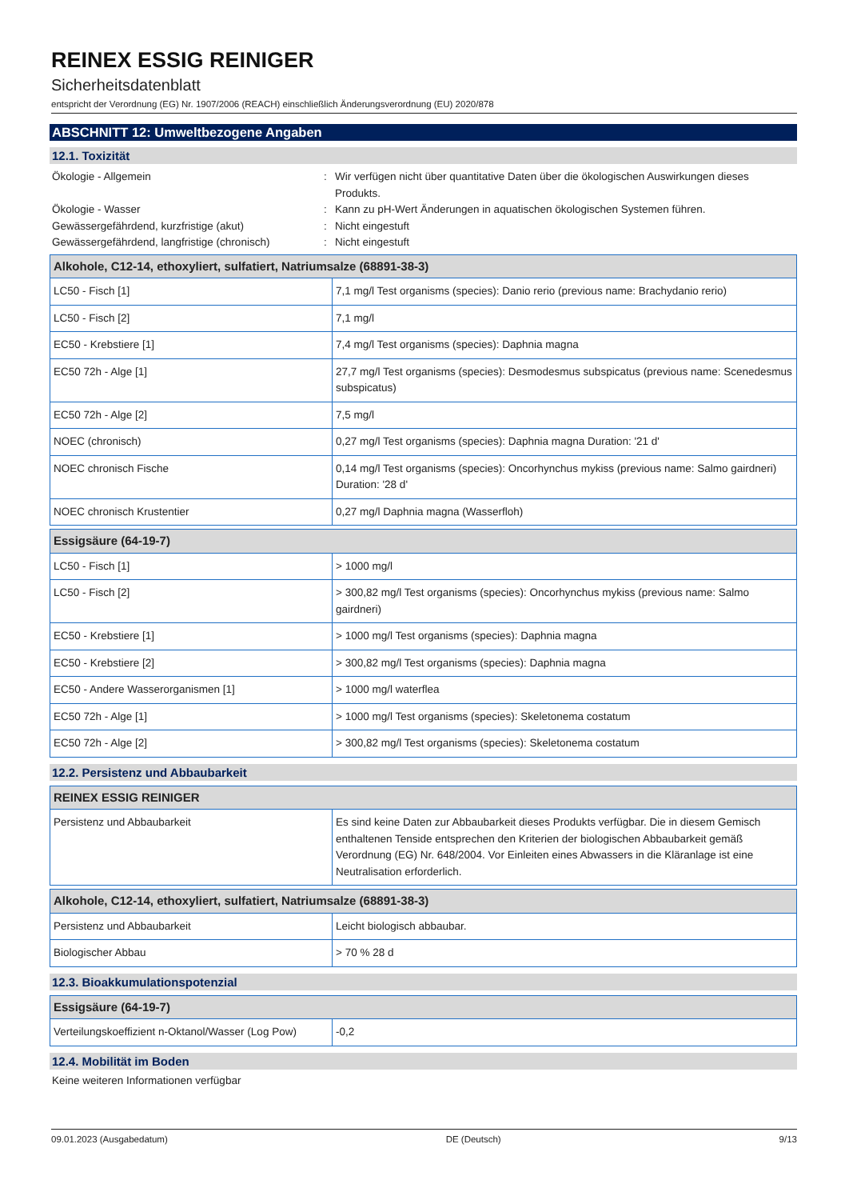REINEX ESSIG REINIGER
Sicherheitsdatenblatt
entspricht der Verordnung (EG) Nr. 1907/2006 (REACH) einschließlich Änderungsverordnung (EU) 2020/878
ABSCHNITT 12: Umweltbezogene Angaben
12.1. Toxizität
Ökologie - Allgemein
:
Wir verfügen nicht über quantitative Daten über die ökologischen Auswirkungen dieses Produkts.
Ökologie - Wasser
:
Kann zu pH-Wert Änderungen in aquatischen ökologischen Systemen führen.
Gewässergefährdend, kurzfristige (akut)
:
Nicht eingestuft
Gewässergefährdend, langfristige (chronisch)
:
Nicht eingestuft
| Alkohole, C12-14, ethoxyliert, sulfatiert, Natriumsalze (68891-38-3) | |
| --- | --- |
| LC50 - Fisch [1] | 7,1 mg/l Test organisms (species): Danio rerio (previous name: Brachydanio rerio) |
| LC50 - Fisch [2] | 7,1 mg/l |
| EC50 - Krebstiere [1] | 7,4 mg/l Test organisms (species): Daphnia magna |
| EC50 72h - Alge [1] | 27,7 mg/l Test organisms (species): Desmodesmus subspicatus (previous name: Scenedesmus subspicatus) |
| EC50 72h - Alge [2] | 7,5 mg/l |
| NOEC (chronisch) | 0,27 mg/l Test organisms (species): Daphnia magna Duration: '21 d' |
| NOEC chronisch Fische | 0,14 mg/l Test organisms (species): Oncorhynchus mykiss (previous name: Salmo gairdneri) Duration: '28 d' |
| NOEC chronisch Krustentier | 0,27 mg/l Daphnia magna (Wasserfloh) |
| Essigsäure (64-19-7) | |
| --- | --- |
| LC50 - Fisch [1] | > 1000 mg/l |
| LC50 - Fisch [2] | > 300,82 mg/l Test organisms (species): Oncorhynchus mykiss (previous name: Salmo gairdneri) |
| EC50 - Krebstiere [1] | > 1000 mg/l Test organisms (species): Daphnia magna |
| EC50 - Krebstiere [2] | > 300,82 mg/l Test organisms (species): Daphnia magna |
| EC50 - Andere Wasserorganismen [1] | > 1000 mg/l waterflea |
| EC50 72h - Alge [1] | > 1000 mg/l Test organisms (species): Skeletonema costatum |
| EC50 72h - Alge [2] | > 300,82 mg/l Test organisms (species): Skeletonema costatum |
12.2. Persistenz und Abbaubarkeit
| REINEX ESSIG REINIGER | |
| --- | --- |
| Persistenz und Abbaubarkeit | Es sind keine Daten zur Abbaubarkeit dieses Produkts verfügbar. Die in diesem Gemisch enthaltenen Tenside entsprechen den Kriterien der biologischen Abbaubarkeit gemäß Verordnung (EG) Nr. 648/2004. Vor Einleiten eines Abwassers in die Kläranlage ist eine Neutralisation erforderlich. |
| Alkohole, C12-14, ethoxyliert, sulfatiert, Natriumsalze (68891-38-3) | |
| --- | --- |
| Persistenz und Abbaubarkeit | Leicht biologisch abbaubar. |
| Biologischer Abbau | > 70 % 28 d |
12.3. Bioakkumulationspotenzial
| Essigsäure (64-19-7) | |
| --- | --- |
| Verteilungskoeffizient n-Oktanol/Wasser (Log Pow) | -0,2 |
12.4. Mobilität im Boden
Keine weiteren Informationen verfügbar
09.01.2023 (Ausgabedatum) DE (Deutsch) 9/13